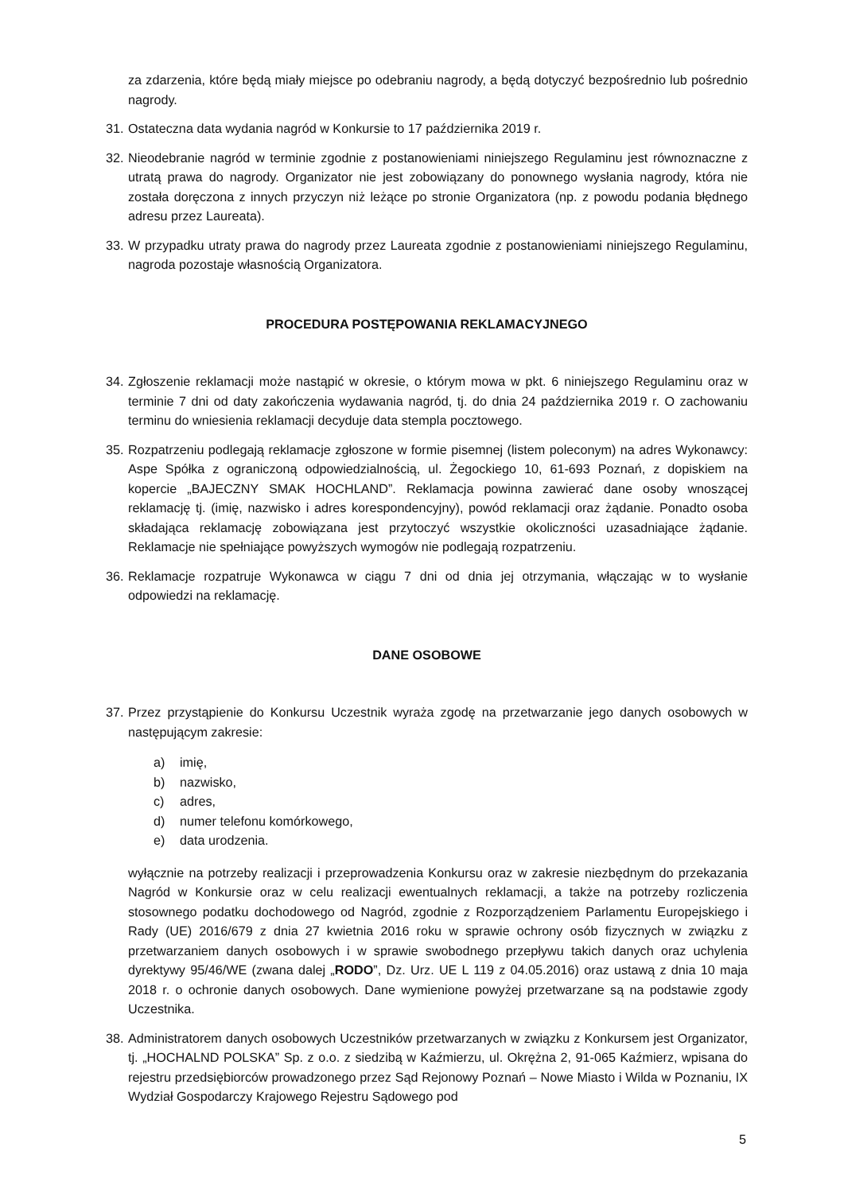za zdarzenia, które będą miały miejsce po odebraniu nagrody, a będą dotyczyć bezpośrednio lub pośrednio nagrody.
31.
Ostateczna data wydania nagród w Konkursie to 17 października 2019 r.
32.
Nieodebranie nagród w terminie zgodnie z postanowieniami niniejszego Regulaminu jest równoznaczne z utratą prawa do nagrody. Organizator nie jest zobowiązany do ponownego wysłania nagrody, która nie została doręczona z innych przyczyn niż leżące po stronie Organizatora (np. z powodu podania błędnego adresu przez Laureata).
33.
W przypadku utraty prawa do nagrody przez Laureata zgodnie z postanowieniami niniejszego Regulaminu, nagroda pozostaje własnością Organizatora.
PROCEDURA POSTĘPOWANIA REKLAMACYJNEGO
34.
Zgłoszenie reklamacji może nastąpić w okresie, o którym mowa w pkt. 6 niniejszego Regulaminu oraz w terminie 7 dni od daty zakończenia wydawania nagród, tj. do dnia 24 października 2019 r. O zachowaniu terminu do wniesienia reklamacji decyduje data stempla pocztowego.
35.
Rozpatrzeniu podlegają reklamacje zgłoszone w formie pisemnej (listem poleconym) na adres Wykonawcy: Aspe Spółka z ograniczoną odpowiedzialnością, ul. Żegockiego 10, 61-693 Poznań, z dopiskiem na kopercie „BAJECZNY SMAK HOCHLAND”. Reklamacja powinna zawierać dane osoby wnoszącej reklamację tj. (imię, nazwisko i adres korespondencyjny), powód reklamacji oraz żądanie. Ponadto osoba składająca reklamację zobowiązana jest przytoczyć wszystkie okoliczności uzasadniające żądanie. Reklamacje nie spełniające powyższych wymogów nie podlegają rozpatrzeniu.
36.
Reklamacje rozpatruje Wykonawca w ciągu 7 dni od dnia jej otrzymania, włączając w to wysłanie odpowiedzi na reklamację.
DANE OSOBOWE
37.
Przez przystąpienie do Konkursu Uczestnik wyraża zgodę na przetwarzanie jego danych osobowych w następującym zakresie:
a) imię,
b) nazwisko,
c) adres,
d) numer telefonu komórkowego,
e) data urodzenia.
wyłącznie na potrzeby realizacji i przeprowadzenia Konkursu oraz w zakresie niezbędnym do przekazania Nagród w Konkursie oraz w celu realizacji ewentualnych reklamacji, a także na potrzeby rozliczenia stosownego podatku dochodowego od Nagród, zgodnie z Rozporządzeniem Parlamentu Europejskiego i Rady (UE) 2016/679 z dnia 27 kwietnia 2016 roku w sprawie ochrony osób fizycznych w związku z przetwarzaniem danych osobowych i w sprawie swobodnego przepływu takich danych oraz uchylenia dyrektywy 95/46/WE (zwana dalej „RODO”, Dz. Urz. UE L 119 z 04.05.2016) oraz ustawą z dnia 10 maja 2018 r. o ochronie danych osobowych. Dane wymienione powyżej przetwarzane są na podstawie zgody Uczestnika.
38.
Administratorem danych osobowych Uczestników przetwarzanych w związku z Konkursem jest Organizator, tj. „HOCHALND POLSKA” Sp. z o.o. z siedzibą w Kaźmierzu, ul. Okrężna 2, 91-065 Kaźmierz, wpisana do rejestru przedsiębiorców prowadzonego przez Sąd Rejonowy Poznań – Nowe Miasto i Wilda w Poznaniu, IX Wydział Gospodarczy Krajowego Rejestru Sądowego pod
5